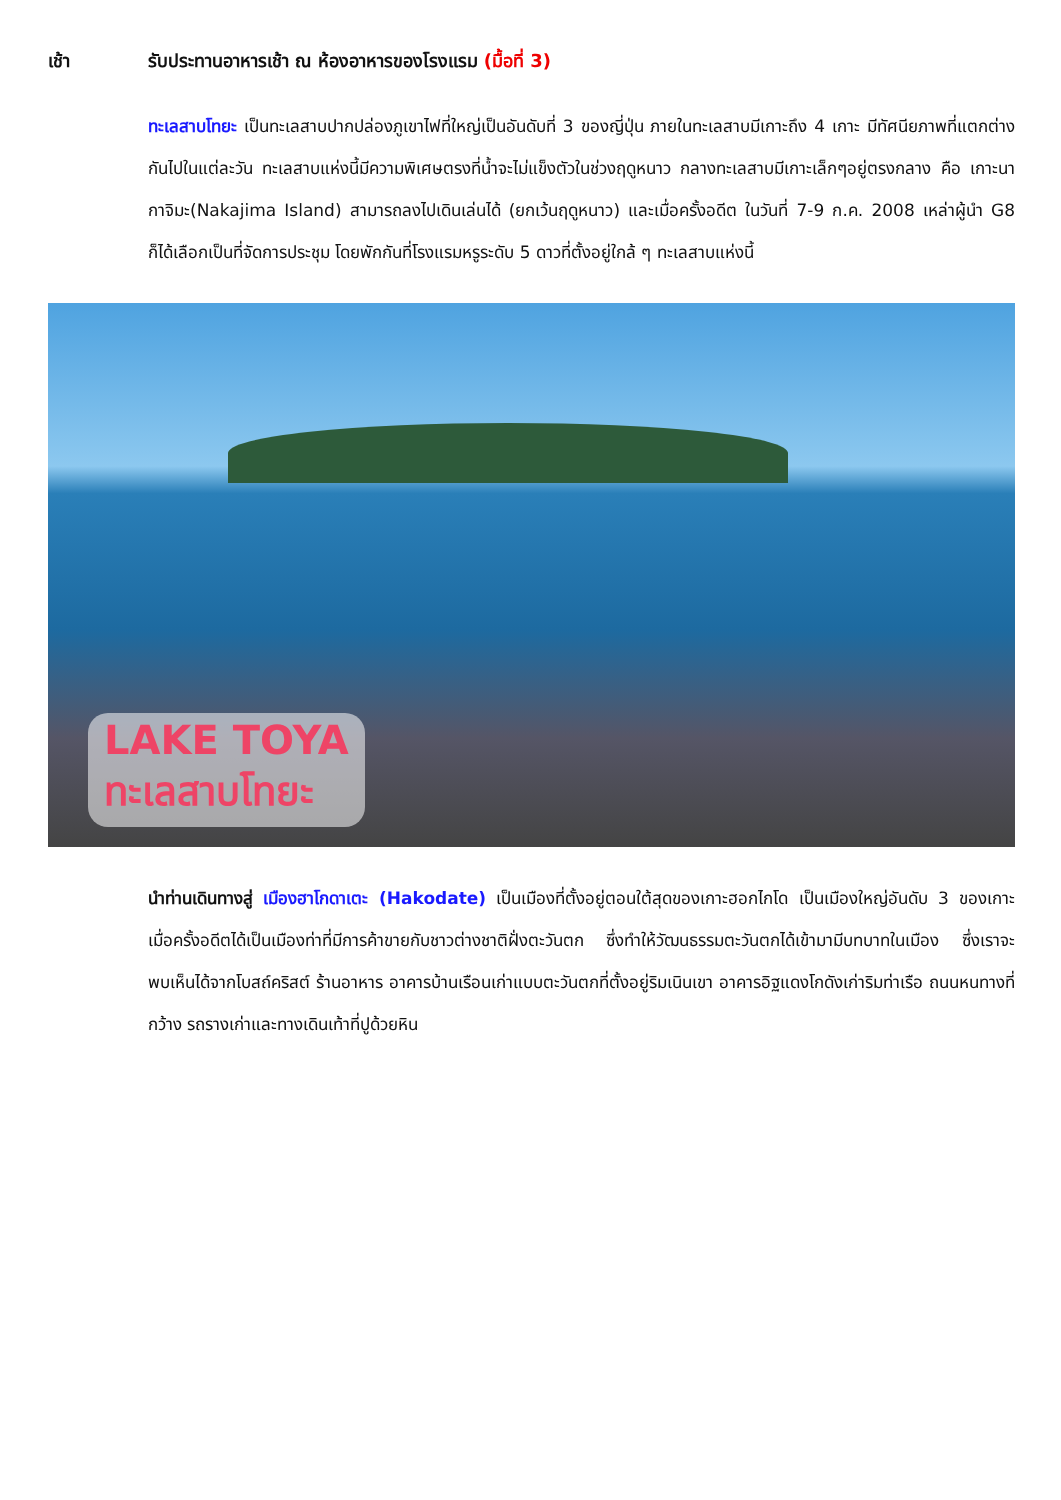เช้า รับประทานอาหารเช้า ณ ห้องอาหารของโรงแรม (มื้อที่ 3)
ทะเลสาบโทยะ เป็นทะเลสาบปากปล่องภูเขาไฟที่ใหญ่เป็นอันดับที่ 3 ของญี่ปุ่น ภายในทะเลสาบมีเกาะถึง 4 เกาะ มีทัศนียภาพที่แตกต่างกันไปในแต่ละวัน ทะเลสาบแห่งนี้มีความพิเศษตรงที่น้ำจะไม่แข็งตัวในช่วงฤดูหนาว กลางทะเลสาบมีเกาะเล็กๆอยู่ตรงกลาง คือ เกาะนากาจิมะ(Nakajima Island) สามารถลงไปเดินเล่นได้ (ยกเว้นฤดูหนาว) และเมื่อครั้งอดีต ในวันที่ 7-9 ก.ค. 2008 เหล่าผู้นำ G8 ก็ได้เลือกเป็นที่จัดการประชุม โดยพักกันที่โรงแรมหรูระดับ 5 ดาวที่ตั้งอยู่ใกล้ ๆ ทะเลสาบแห่งนี้
LAKE TOYA
ทะเลสาบโทยะ
นำท่านเดินทางสู่ เมืองฮาโกดาเตะ (Hakodate) เป็นเมืองที่ตั้งอยู่ตอนใต้สุดของเกาะฮอกไกโด เป็นเมืองใหญ่อันดับ 3 ของเกาะ เมื่อครั้งอดีตได้เป็นเมืองท่าที่มีการค้าขายกับชาวต่างชาติฝั่งตะวันตก ซึ่งทำให้วัฒนธรรมตะวันตกได้เข้ามามีบทบาทในเมือง ซึ่งเราจะพบเห็นได้จากโบสถ์คริสต์ ร้านอาหาร อาคารบ้านเรือนเก่าแบบตะวันตกที่ตั้งอยู่ริมเนินเขา อาคารอิฐแดงโกดังเก่าริมท่าเรือ ถนนหนทางที่กว้าง รถรางเก่าและทางเดินเท้าที่ปูด้วยหิน